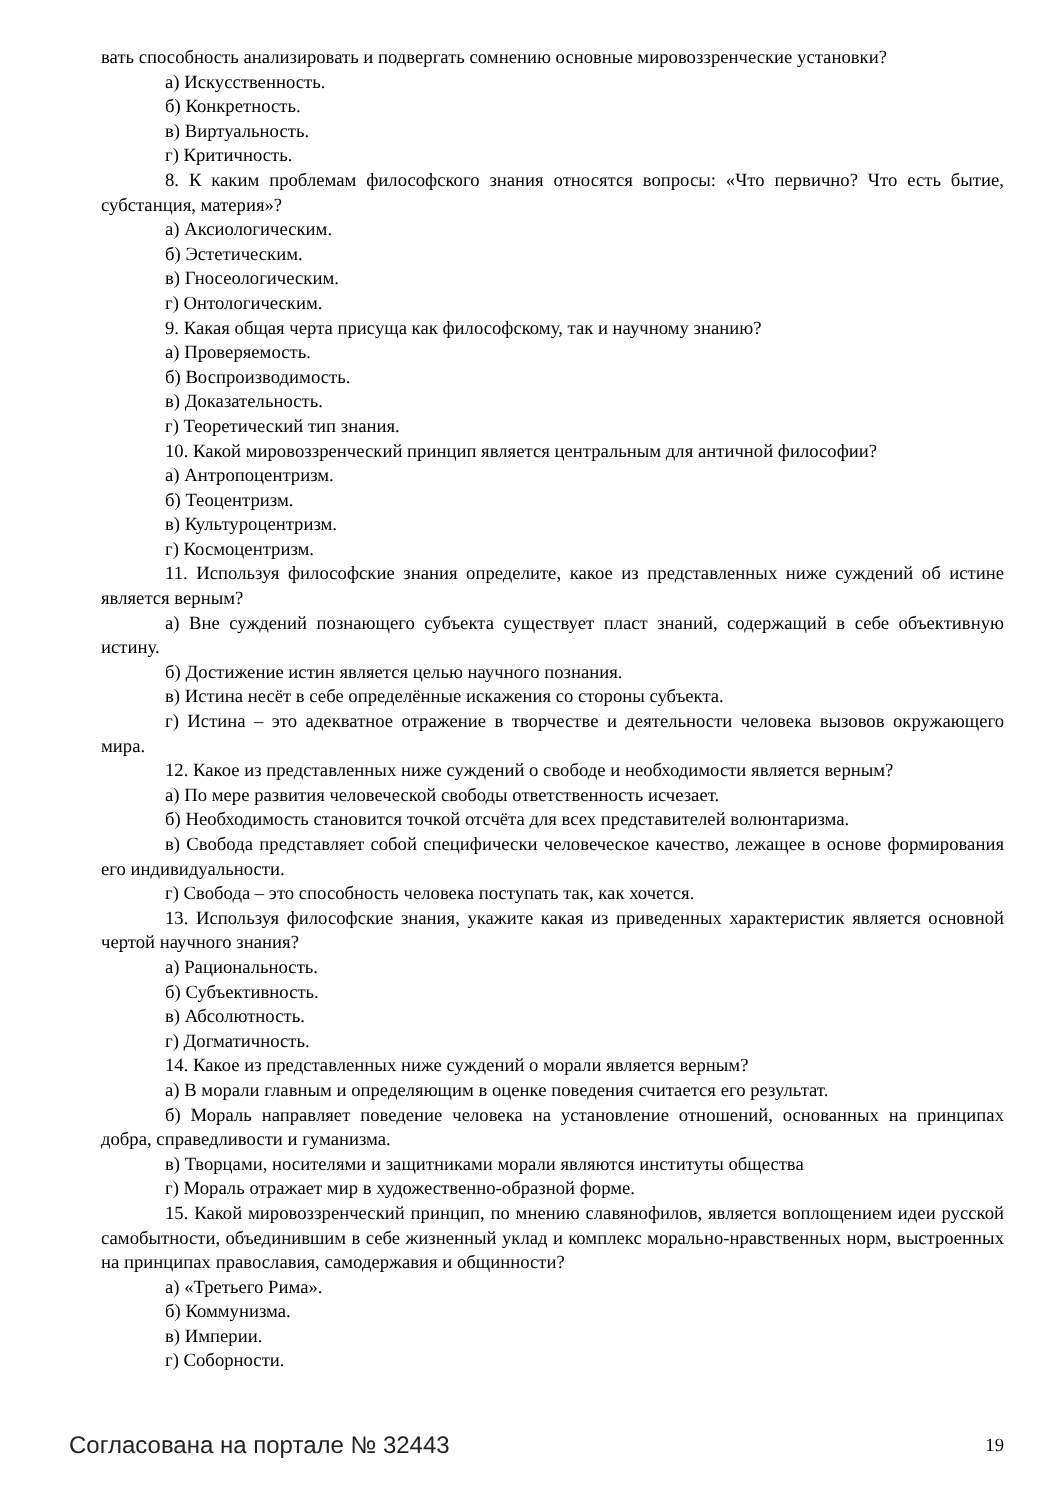вать способность анализировать и подвергать сомнению основные мировоззренческие установки?
а) Искусственность.
б) Конкретность.
в) Виртуальность.
г) Критичность.
8. К каким проблемам философского знания относятся вопросы: «Что первично? Что есть бытие, субстанция, материя»?
а) Аксиологическим.
б) Эстетическим.
в) Гносеологическим.
г) Онтологическим.
9. Какая общая черта присуща как философскому, так и научному знанию?
а) Проверяемость.
б) Воспроизводимость.
в) Доказательность.
г) Теоретический тип знания.
10. Какой мировоззренческий принцип является центральным для античной философии?
а) Антропоцентризм.
б) Теоцентризм.
в) Культуроцентризм.
г) Космоцентризм.
11. Используя философские знания определите, какое из представленных ниже суждений об истине является верным?
а) Вне суждений познающего субъекта существует пласт знаний, содержащий в себе объективную истину.
б) Достижение истин является целью научного познания.
в) Истина несёт в себе определённые искажения со стороны субъекта.
г) Истина – это адекватное отражение в творчестве и деятельности человека вызовов окружающего мира.
12. Какое из представленных ниже суждений о свободе и необходимости является верным?
а) По мере развития человеческой свободы ответственность исчезает.
б) Необходимость становится точкой отсчёта для всех представителей волюнтаризма.
в) Свобода представляет собой специфически человеческое качество, лежащее в основе формирования его индивидуальности.
г) Свобода – это способность человека поступать так, как хочется.
13. Используя философские знания, укажите какая из приведенных характеристик является основной чертой научного знания?
а) Рациональность.
б) Субъективность.
в) Абсолютность.
г) Догматичность.
14. Какое из представленных ниже суждений о морали является верным?
а) В морали главным и определяющим в оценке поведения считается его результат.
б) Мораль направляет поведение человека на установление отношений, основанных на принципах добра, справедливости и гуманизма.
в) Творцами, носителями и защитниками морали являются институты общества
г) Мораль отражает мир в художественно-образной форме.
15. Какой мировоззренческий принцип, по мнению славянофилов, является воплощением идеи русской самобытности, объединившим в себе жизненный уклад и комплекс морально-нравственных норм, выстроенных на принципах православия, самодержавия и общинности?
а) «Третьего Рима».
б) Коммунизма.
в) Империи.
г) Соборности.
Согласована на портале № 32443 19